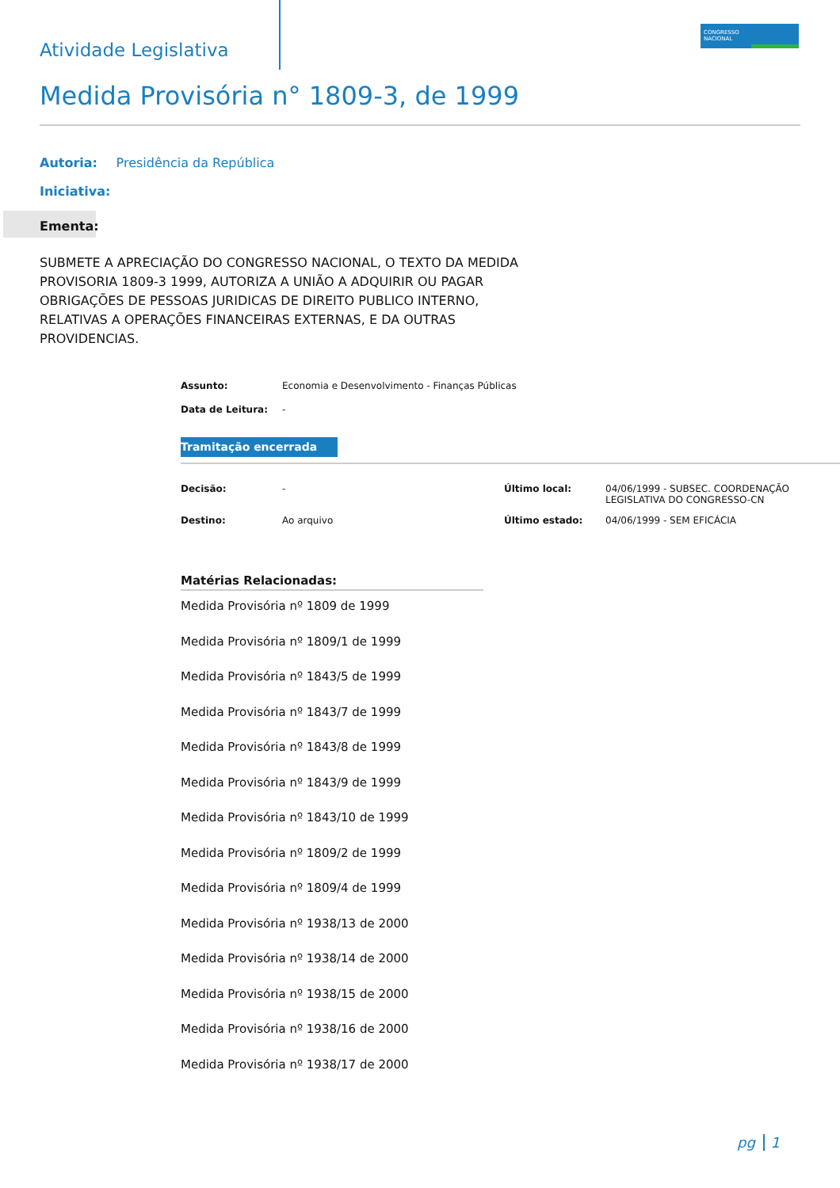Atividade Legislativa
CONGRESSO
NACIONAL
Medida Provisória n° 1809-3, de 1999
Autoria: Presidência da República
Iniciativa:
Ementa:
SUBMETE A APRECIAÇÃO DO CONGRESSO NACIONAL, O TEXTO DA MEDIDA PROVISORIA 1809-3 1999, AUTORIZA A UNIÃO A ADQUIRIR OU PAGAR OBRIGAÇÕES DE PESSOAS JURIDICAS DE DIREITO PUBLICO INTERNO, RELATIVAS A OPERAÇÕES FINANCEIRAS EXTERNAS, E DA OUTRAS PROVIDENCIAS.
| Assunto: | Economia e Desenvolvimento - Finanças Públicas |
| Data de Leitura: | - |
Tramitação encerrada
| Decisão: | - | Último local: | 04/06/1999 - SUBSEC. COORDENAÇÃO LEGISLATIVA DO CONGRESSO-CN |
| Destino: | Ao arquivo | Último estado: | 04/06/1999 - SEM EFICÁCIA |
Matérias Relacionadas:
Medida Provisória nº 1809 de 1999
Medida Provisória nº 1809/1 de 1999
Medida Provisória nº 1843/5 de 1999
Medida Provisória nº 1843/7 de 1999
Medida Provisória nº 1843/8 de 1999
Medida Provisória nº 1843/9 de 1999
Medida Provisória nº 1843/10 de 1999
Medida Provisória nº 1809/2 de 1999
Medida Provisória nº 1809/4 de 1999
Medida Provisória nº 1938/13 de 2000
Medida Provisória nº 1938/14 de 2000
Medida Provisória nº 1938/15 de 2000
Medida Provisória nº 1938/16 de 2000
Medida Provisória nº 1938/17 de 2000
pg 1